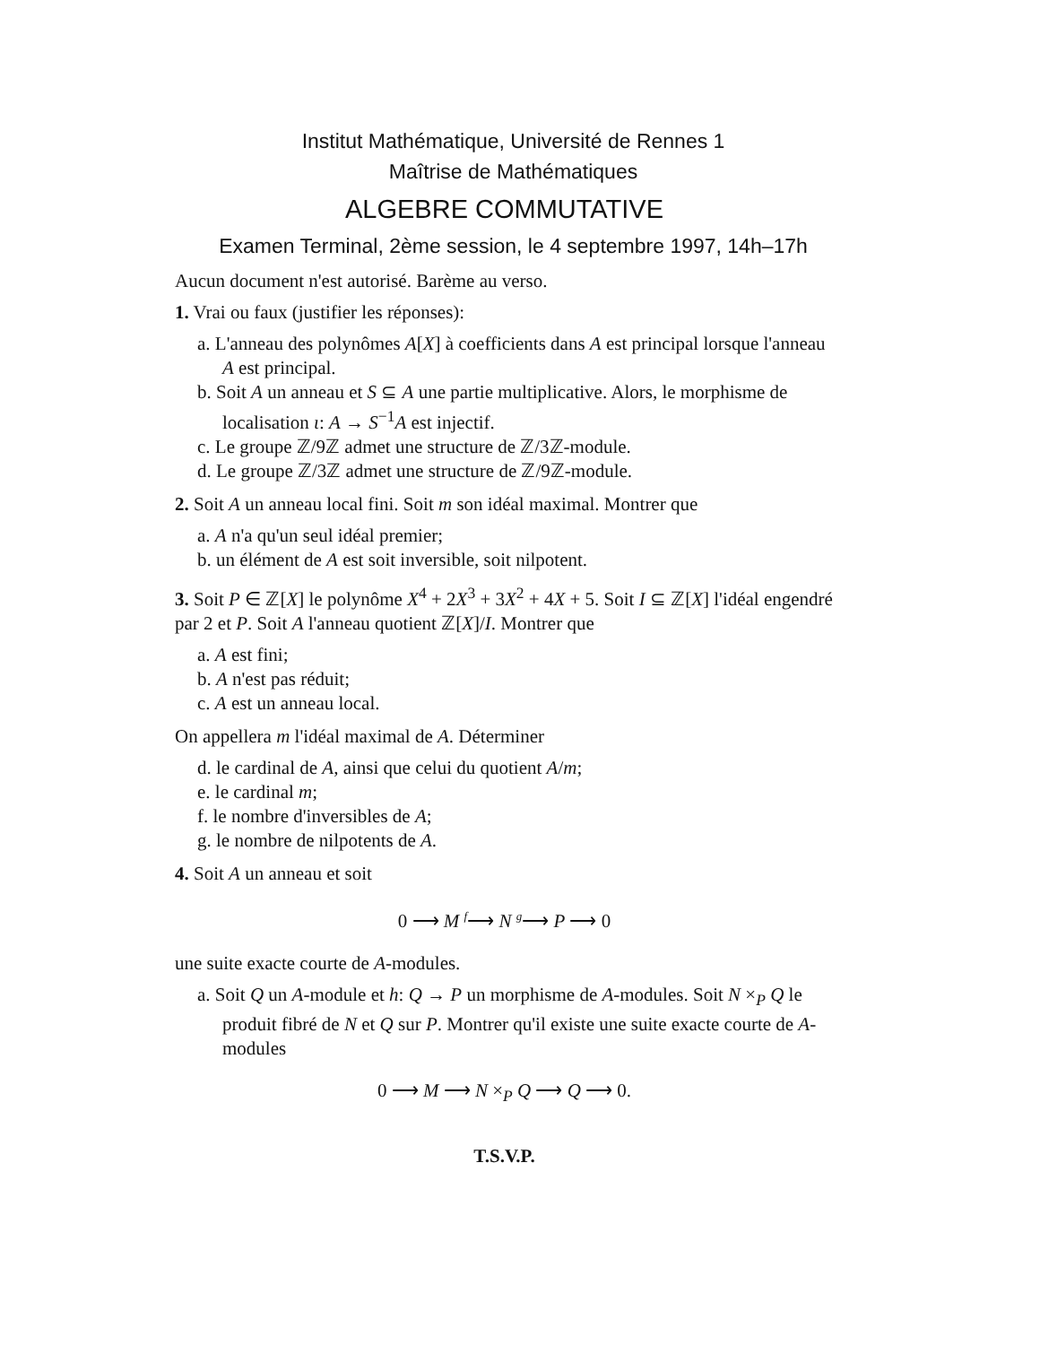Institut Mathématique, Université de Rennes 1
Maîtrise de Mathématiques
ALGEBRE COMMUTATIVE
Examen Terminal, 2ème session, le 4 septembre 1997, 14h–17h
Aucun document n'est autorisé. Barème au verso.
1. Vrai ou faux (justifier les réponses):
a. L'anneau des polynômes A[X] à coefficients dans A est principal lorsque l'anneau A est principal.
b. Soit A un anneau et S ⊆ A une partie multiplicative. Alors, le morphisme de localisation ι: A → S<sup>−1</sup>A est injectif.
c. Le groupe ℤ/9ℤ admet une structure de ℤ/3ℤ-module.
d. Le groupe ℤ/3ℤ admet une structure de ℤ/9ℤ-module.
2. Soit A un anneau local fini. Soit m son idéal maximal. Montrer que
a. A n'a qu'un seul idéal premier;
b. un élément de A est soit inversible, soit nilpotent.
3. Soit P ∈ ℤ[X] le polynôme X<sup>4</sup> + 2X<sup>3</sup> + 3X<sup>2</sup> + 4X + 5. Soit I ⊆ ℤ[X] l'idéal engendré par 2 et P. Soit A l'anneau quotient ℤ[X]/I. Montrer que
a. A est fini;
b. A n'est pas réduit;
c. A est un anneau local.
On appellera m l'idéal maximal de A. Déterminer
d. le cardinal de A, ainsi que celui du quotient A/m;
e. le cardinal m;
f. le nombre d'inversibles de A;
g. le nombre de nilpotents de A.
4. Soit A un anneau et soit
0 ⟶ M <sup>f</sup>⟶ N <sup>g</sup>⟶ P ⟶ 0
une suite exacte courte de A-modules.
a. Soit Q un A-module et h: Q → P un morphisme de A-modules. Soit N ×<sub>P</sub> Q le produit fibré de N et Q sur P. Montrer qu'il existe une suite exacte courte de A-modules
0 ⟶ M ⟶ N ×<sub>P</sub> Q ⟶ Q ⟶ 0.
T.S.V.P.